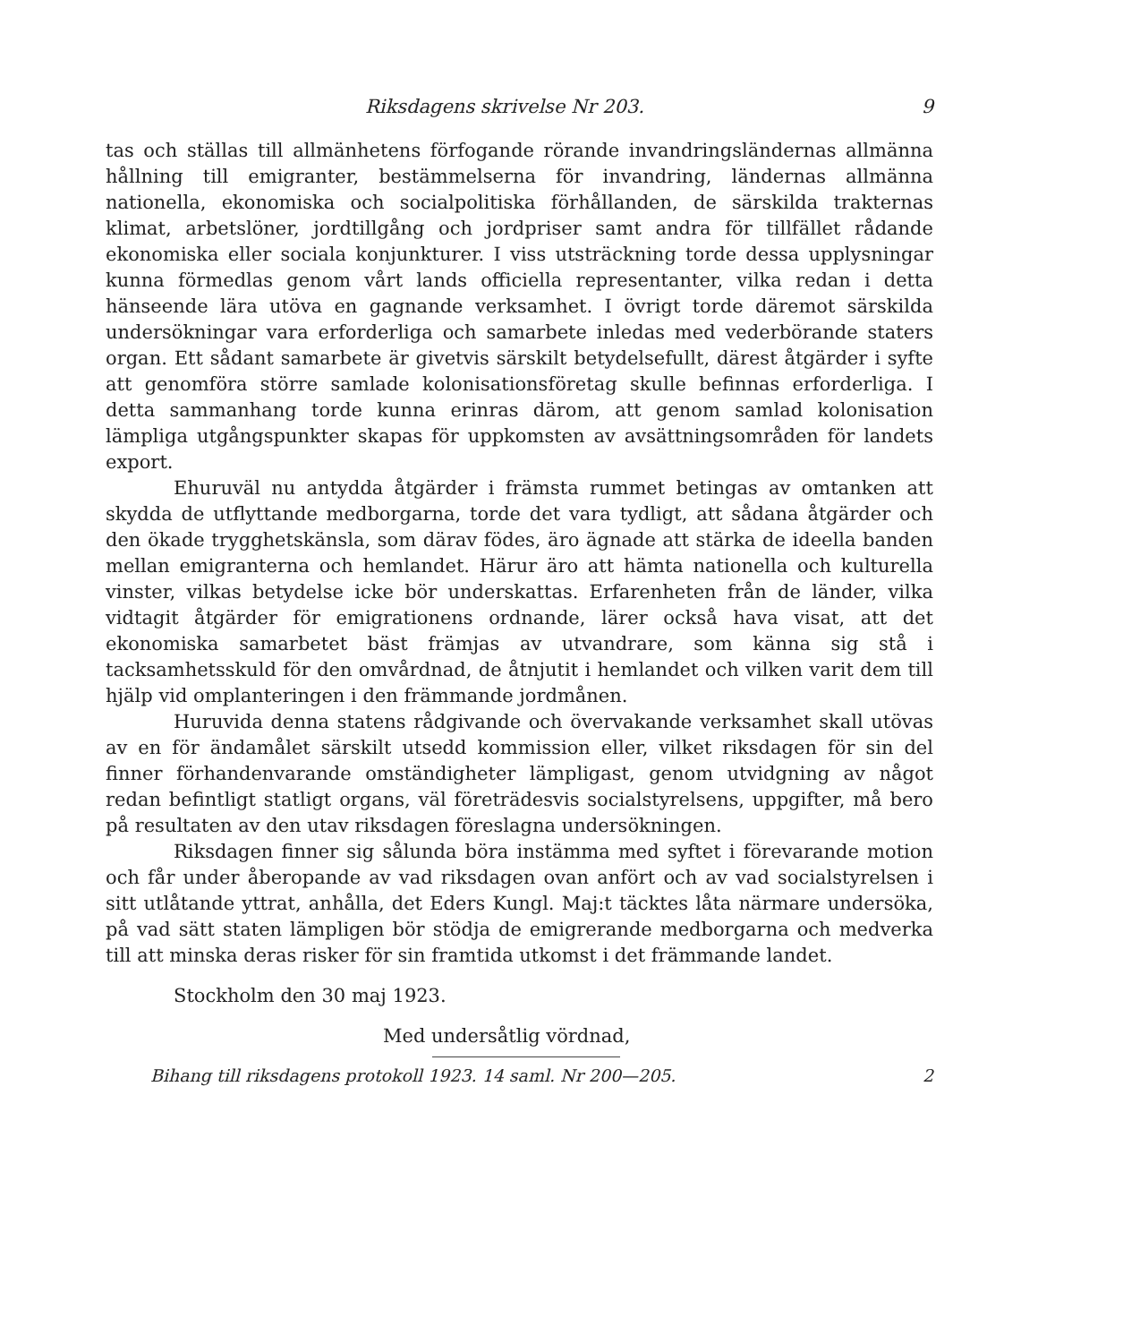Riksdagens skrivelse Nr 203. 9
tas och ställas till allmänhetens förfogande rörande invandringsländernas allmänna hållning till emigranter, bestämmelserna för invandring, ländernas allmänna nationella, ekonomiska och socialpolitiska förhållanden, de särskilda trakternas klimat, arbetslöner, jordtillgång och jordpriser samt andra för tillfället rådande ekonomiska eller sociala konjunkturer. I viss utsträckning torde dessa upplysningar kunna förmedlas genom vårt lands officiella representanter, vilka redan i detta hänseende lära utöva en gagnande verksamhet. I övrigt torde däremot särskilda undersökningar vara erforderliga och samarbete inledas med vederbörande staters organ. Ett sådant samarbete är givetvis särskilt betydelsefullt, därest åtgärder i syfte att genomföra större samlade kolonisationsföretag skulle befinnas erforderliga. I detta sammanhang torde kunna erinras därom, att genom samlad kolonisation lämpliga utgångspunkter skapas för uppkomsten av avsättningsområden för landets export.
Ehuruväl nu antydda åtgärder i främsta rummet betingas av omtanken att skydda de utflyttande medborgarna, torde det vara tydligt, att sådana åtgärder och den ökade trygghetskänsla, som därav födes, äro ägnade att stärka de ideella banden mellan emigranterna och hemlandet. Härur äro att hämta nationella och kulturella vinster, vilkas betydelse icke bör underskattas. Erfarenheten från de länder, vilka vidtagit åtgärder för emigrationens ordnande, lärer också hava visat, att det ekonomiska samarbetet bäst främjas av utvandrare, som känna sig stå i tacksamhetsskuld för den omvårdnad, de åtnjutit i hemlandet och vilken varit dem till hjälp vid omplanteringen i den främmande jordmånen.
Huruvida denna statens rådgivande och övervakande verksamhet skall utövas av en för ändamålet särskilt utsedd kommission eller, vilket riksdagen för sin del finner förhandenvarande omständigheter lämpligast, genom utvidgning av något redan befintligt statligt organs, väl företrädesvis socialstyrelsens, uppgifter, må bero på resultaten av den utav riksdagen föreslagna undersökningen.
Riksdagen finner sig sålunda böra instämma med syftet i förevarande motion och får under åberopande av vad riksdagen ovan anfört och av vad socialstyrelsen i sitt utlåtande yttrat, anhålla, det Eders Kungl. Maj:t täcktes låta närmare undersöka, på vad sätt staten lämpligen bör stödja de emigrerande medborgarna och medverka till att minska deras risker för sin framtida utkomst i det främmande landet.
Stockholm den 30 maj 1923.
Med undersåtlig vördnad,
Bihang till riksdagens protokoll 1923. 14 saml. Nr 200—205. 2